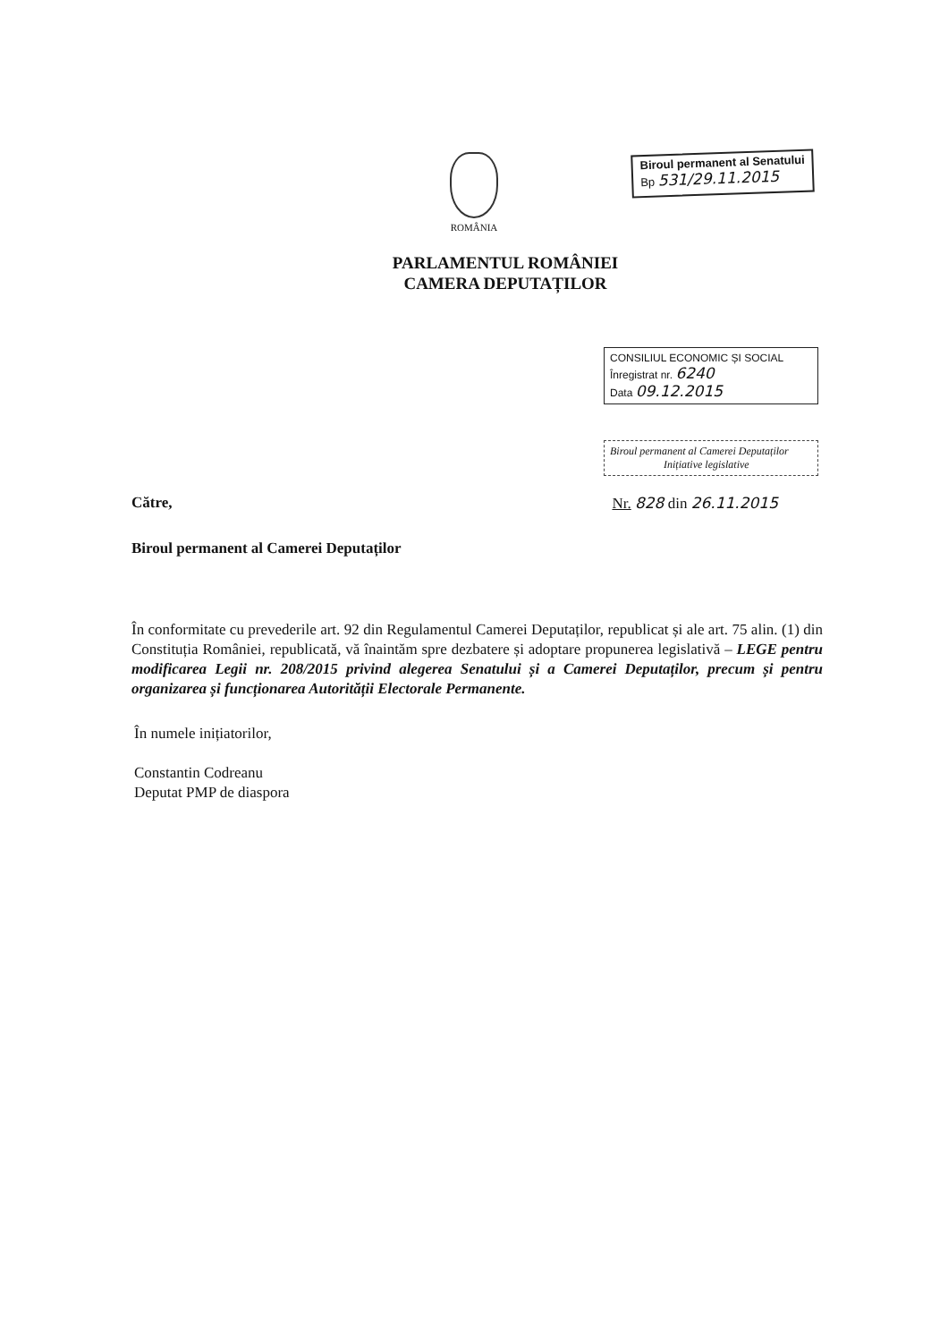ROMÂNIA
Biroul permanent al Senatului
Bp 531/29.11.2015
PARLAMENTUL ROMÂNIEI
CAMERA DEPUTAȚILOR
CONSILIUL ECONOMIC ȘI SOCIAL
Înregistrat nr. 6240
Data 09.12.2015
Biroul permanent al Camerei Deputaților
Inițiative legislative
Către, Nr. 828 din 26.11.2015
Biroul permanent al Camerei Deputaților
În conformitate cu prevederile art. 92 din Regulamentul Camerei Deputaților, republicat și ale art. 75 alin. (1) din Constituția României, republicată, vă înaintăm spre dezbatere și adoptare propunerea legislativă – LEGE pentru modificarea Legii nr. 208/2015 privind alegerea Senatului și a Camerei Deputaților, precum și pentru organizarea și funcționarea Autorității Electorale Permanente.
În numele inițiatorilor,
Constantin Codreanu
Deputat PMP de diaspora